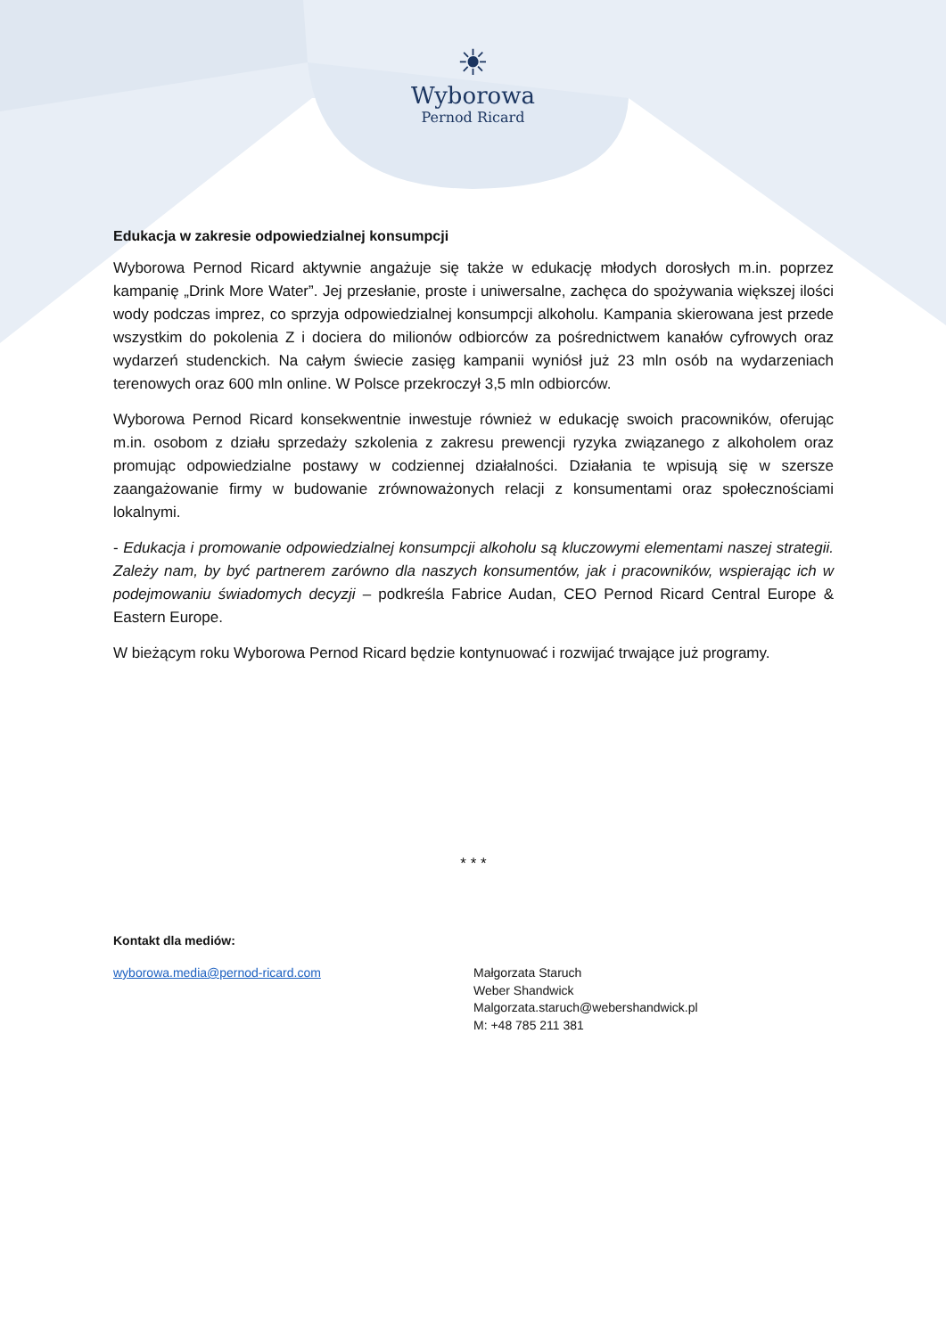☀
Wyborowa
Pernod Ricard
Edukacja w zakresie odpowiedzialnej konsumpcji
Wyborowa Pernod Ricard aktywnie angażuje się także w edukację młodych dorosłych m.in. poprzez kampanię „Drink More Water”. Jej przesłanie, proste i uniwersalne, zachęca do spożywania większej ilości wody podczas imprez, co sprzyja odpowiedzialnej konsumpcji alkoholu. Kampania skierowana jest przede wszystkim do pokolenia Z i dociera do milionów odbiorców za pośrednictwem kanałów cyfrowych oraz wydarzeń studenckich. Na całym świecie zasięg kampanii wyniósł już 23 mln osób na wydarzeniach terenowych oraz 600 mln online. W Polsce przekroczył 3,5 mln odbiorców.
Wyborowa Pernod Ricard konsekwentnie inwestuje również w edukację swoich pracowników, oferując m.in. osobom z działu sprzedaży szkolenia z zakresu prewencji ryzyka związanego z alkoholem oraz promując odpowiedzialne postawy w codziennej działalności. Działania te wpisują się w szersze zaangażowanie firmy w budowanie zrównoważonych relacji z konsumentami oraz społecznościami lokalnymi.
- Edukacja i promowanie odpowiedzialnej konsumpcji alkoholu są kluczowymi elementami naszej strategii. Zależy nam, by być partnerem zarówno dla naszych konsumentów, jak i pracowników, wspierając ich w podejmowaniu świadomych decyzji – podkreśla Fabrice Audan, CEO Pernod Ricard Central Europe & Eastern Europe.
W bieżącym roku Wyborowa Pernod Ricard będzie kontynuować i rozwijać trwające już programy.
* * *
Kontakt dla mediów:
wyborowa.media@pernod-ricard.com
Małgorzata Staruch
Weber Shandwick
Malgorzata.staruch@webershandwick.pl
M: +48 785 211 381